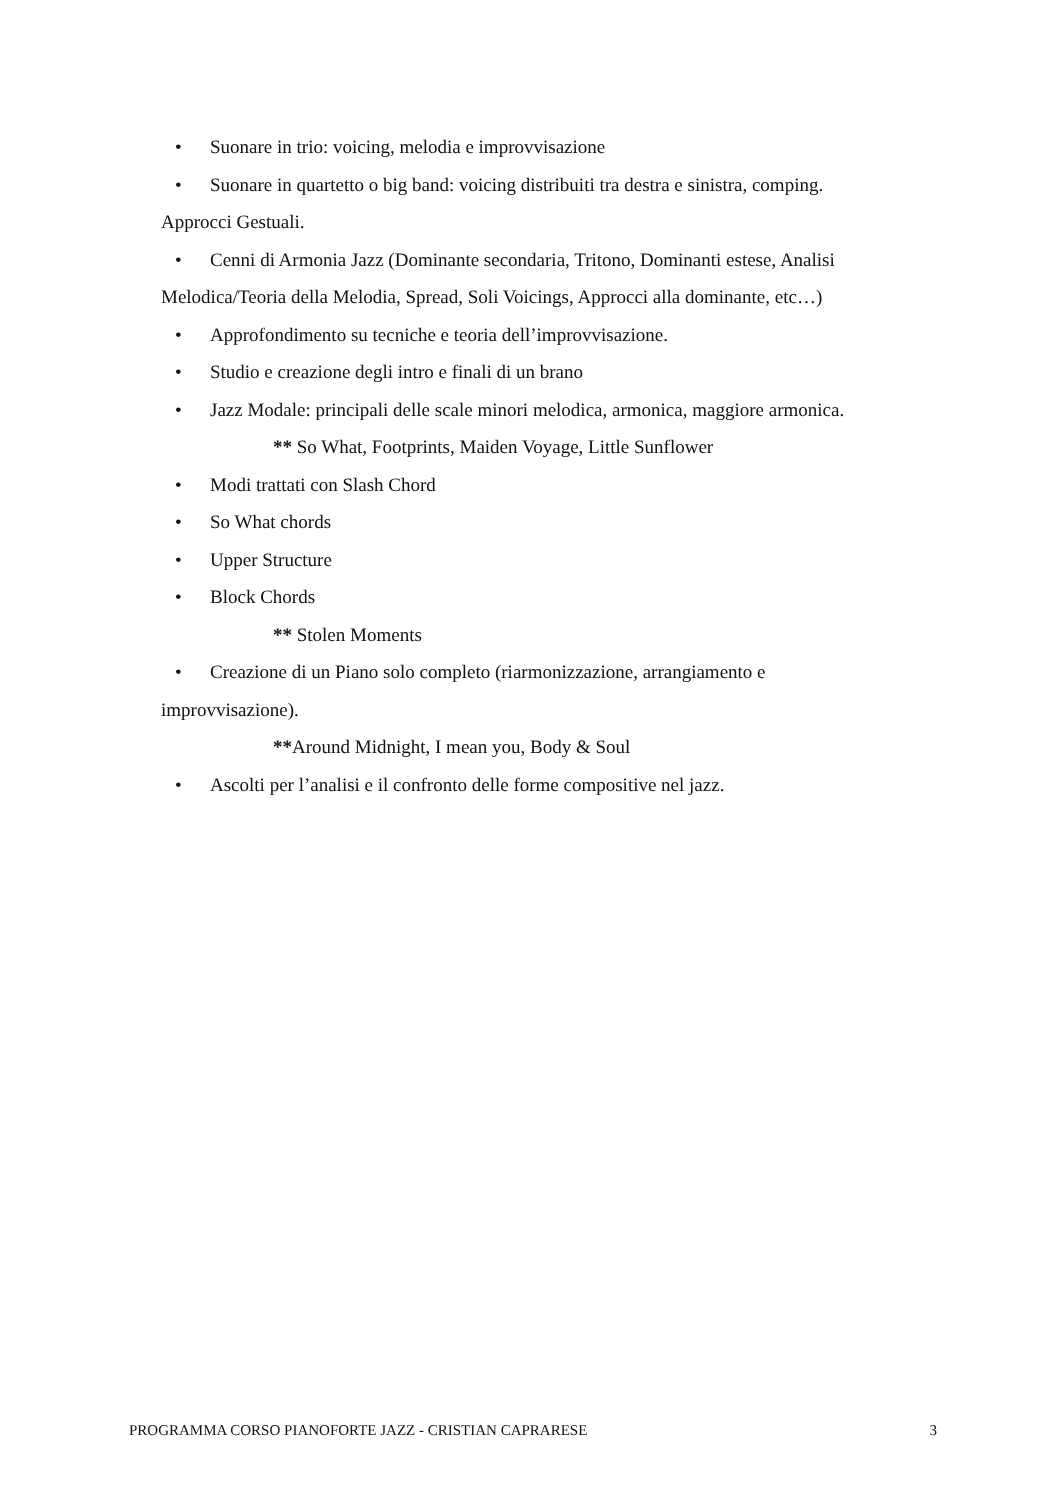• Suonare in trio: voicing, melodia e improvvisazione
• Suonare in quartetto o big band: voicing distribuiti tra destra e sinistra, comping.
Approcci Gestuali.
• Cenni di Armonia Jazz (Dominante secondaria, Tritono, Dominanti estese, Analisi
Melodica/Teoria della Melodia, Spread, Soli Voicings, Approcci alla dominante, etc…)
• Approfondimento su tecniche e teoria dell’improvvisazione.
• Studio e creazione degli intro e finali di un brano
• Jazz Modale: principali delle scale minori melodica, armonica, maggiore armonica.
** So What, Footprints, Maiden Voyage, Little Sunflower
• Modi trattati con Slash Chord
• So What chords
• Upper Structure
• Block Chords
** Stolen Moments
• Creazione di un Piano solo completo (riarmonizzazione, arrangiamento e
improvvisazione).
**Around Midnight, I mean you, Body & Soul
• Ascolti per l’analisi e il confronto delle forme compositive nel jazz.
PROGRAMMA CORSO PIANOFORTE JAZZ - CRISTIAN CAPRARESE 3